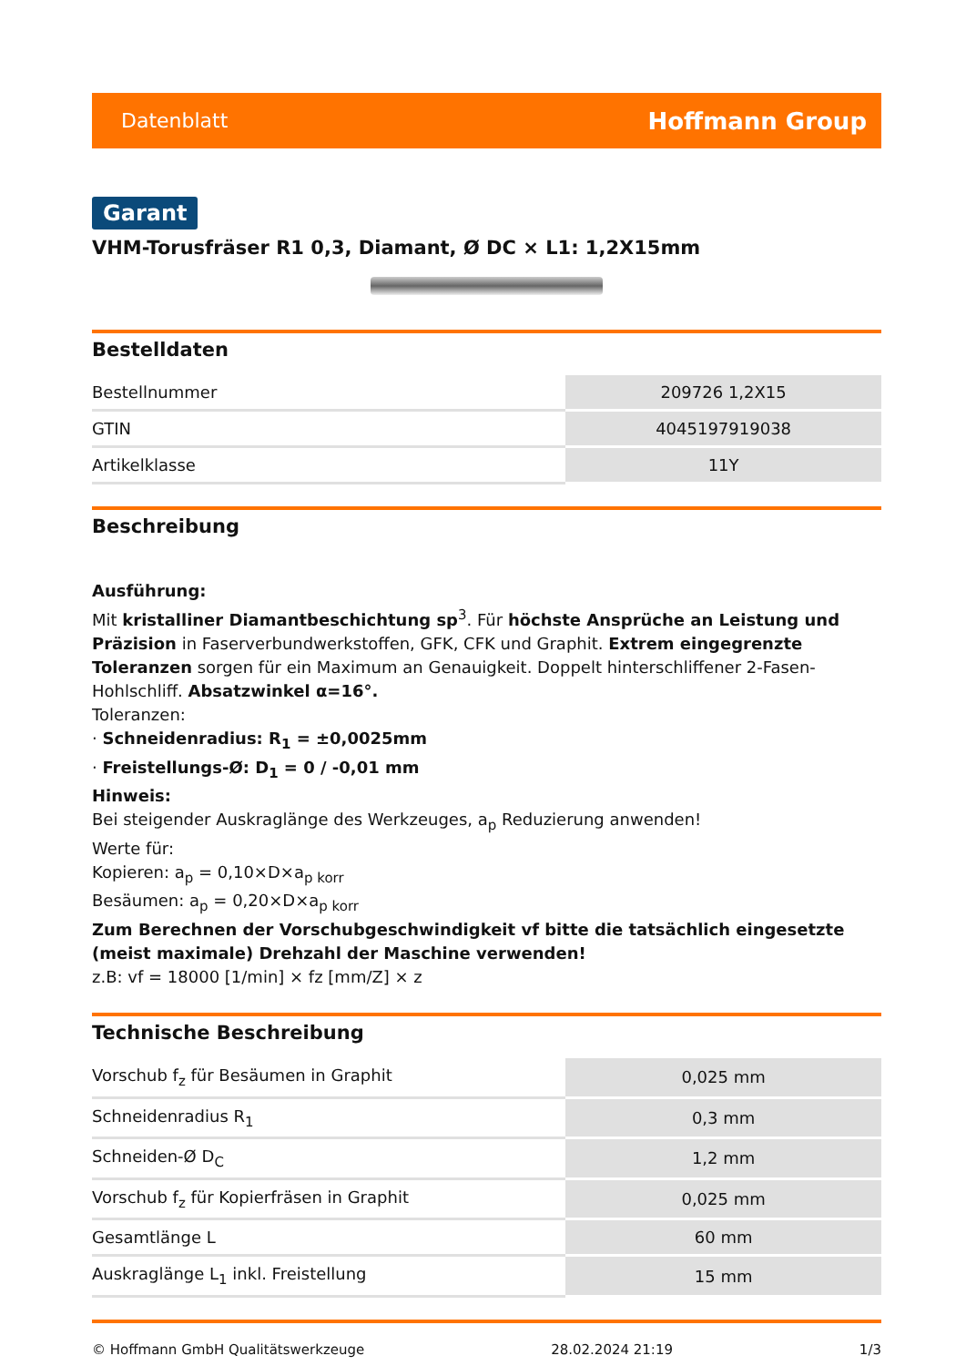Datenblatt Hoffmann Group
Garant
VHM-Torusfräser R1 0,3, Diamant, Ø DC × L1: 1,2X15mm
Bestelldaten
| Bestellnummer | 209726 1,2X15 |
| GTIN | 4045197919038 |
| Artikelklasse | 11Y |
Beschreibung
Ausführung:
Mit kristalliner Diamantbeschichtung sp<sup>3</sup>. Für höchste Ansprüche an Leistung und Präzision in Faserverbundwerkstoffen, GFK, CFK und Graphit. Extrem eingegrenzte Toleranzen sorgen für ein Maximum an Genauigkeit. Doppelt hinterschliffener 2-Fasen-Hohlschliff. Absatzwinkel α=16°.
Toleranzen:
· Schneidenradius: R<sub>1</sub> = ±0,0025mm
· Freistellungs-Ø: D<sub>1</sub> = 0 / -0,01 mm
Hinweis:
Bei steigender Auskraglänge des Werkzeuges, a<sub>p</sub> Reduzierung anwenden!
Werte für:
Kopieren: a<sub>p</sub> = 0,10×D×a<sub>p korr</sub>
Besäumen: a<sub>p</sub> = 0,20×D×a<sub>p korr</sub>
Zum Berechnen der Vorschubgeschwindigkeit vf bitte die tatsächlich eingesetzte (meist maximale) Drehzahl der Maschine verwenden!
z.B: vf = 18000 [1/min] × fz [mm/Z] × z
Technische Beschreibung
| Vorschub f<sub>z</sub> für Besäumen in Graphit | 0,025 mm |
| Schneidenradius R<sub>1</sub> | 0,3 mm |
| Schneiden-Ø D<sub>C</sub> | 1,2 mm |
| Vorschub f<sub>z</sub> für Kopierfräsen in Graphit | 0,025 mm |
| Gesamtlänge L | 60 mm |
| Auskraglänge L<sub>1</sub> inkl. Freistellung | 15 mm |
© Hoffmann GmbH Qualitätswerkzeuge 28.02.2024 21:19 1/3